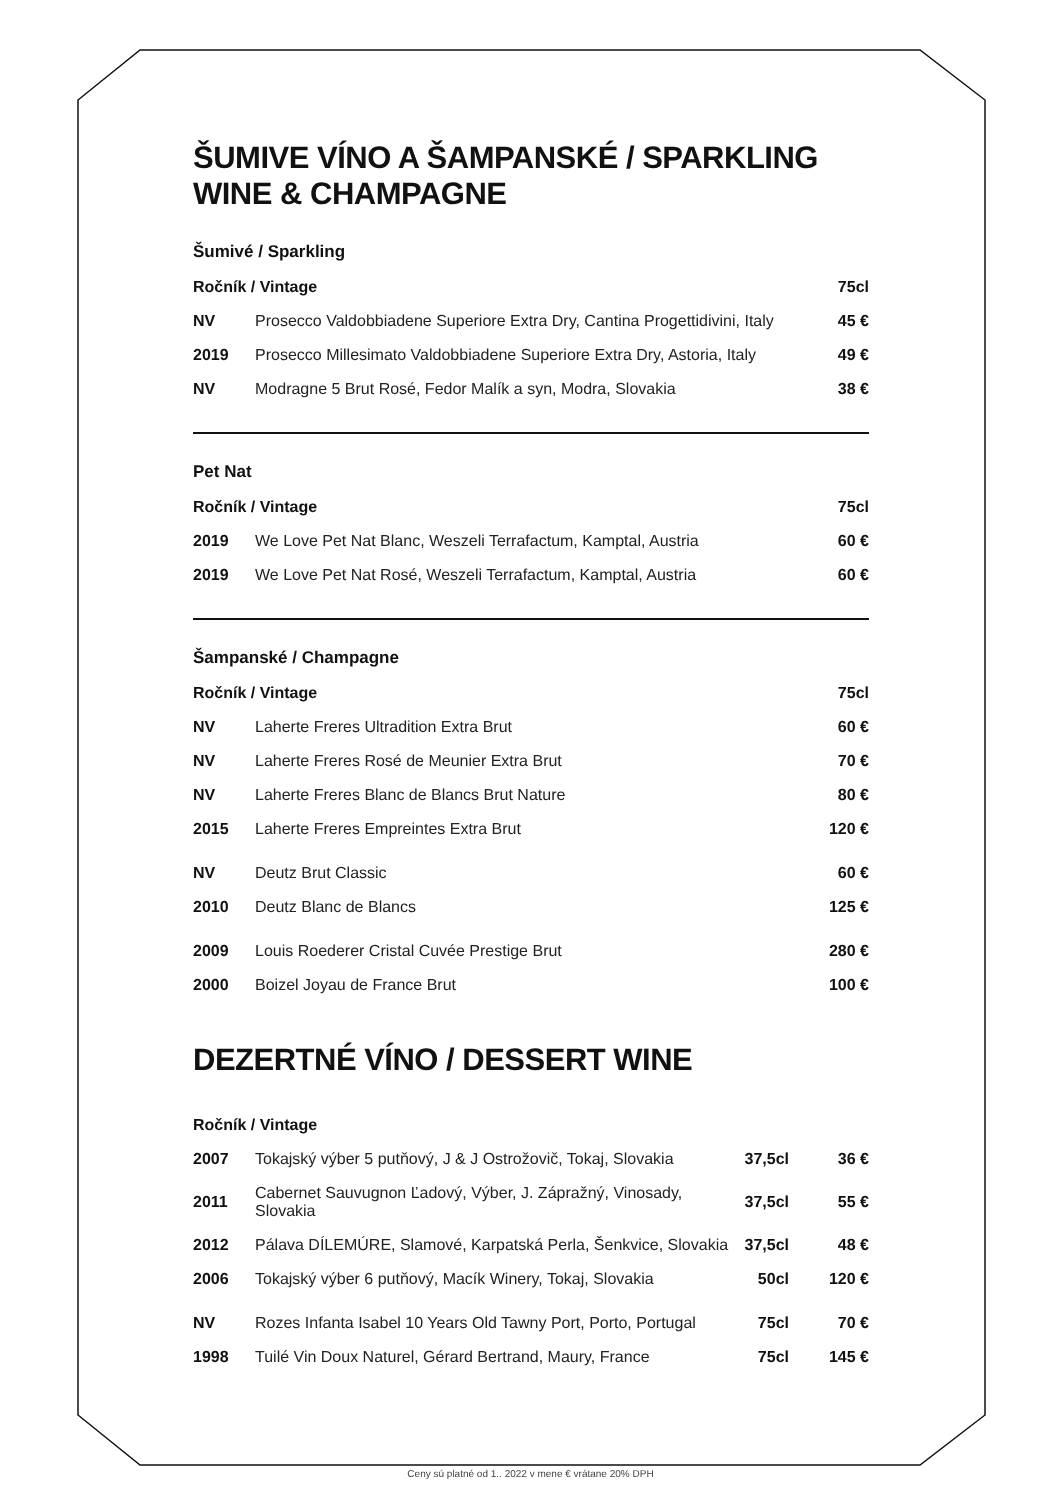ŠUMIVE VÍNO A ŠAMPANSKÉ / SPARKLING WINE & CHAMPAGNE
Šumivé / Sparkling
| Ročník / Vintage | | 75cl |
| --- | --- | --- |
| NV | Prosecco Valdobbiadene Superiore Extra Dry, Cantina Progettidivini, Italy | 45 € |
| 2019 | Prosecco Millesimato Valdobbiadene Superiore Extra Dry, Astoria, Italy | 49 € |
| NV | Modragne 5 Brut Rosé, Fedor Malík a syn, Modra, Slovakia | 38 € |
Pet Nat
| Ročník / Vintage | | 75cl |
| --- | --- | --- |
| 2019 | We Love Pet Nat Blanc, Weszeli Terrafactum, Kamptal, Austria | 60 € |
| 2019 | We Love Pet Nat Rosé, Weszeli Terrafactum, Kamptal, Austria | 60 € |
Šampanské / Champagne
| Ročník / Vintage | | 75cl |
| --- | --- | --- |
| NV | Laherte Freres Ultradition Extra Brut | 60 € |
| NV | Laherte Freres Rosé de Meunier Extra Brut | 70 € |
| NV | Laherte Freres Blanc de Blancs Brut Nature | 80 € |
| 2015 | Laherte Freres Empreintes Extra Brut | 120 € |
| NV | Deutz Brut Classic | 60 € |
| 2010 | Deutz Blanc de Blancs | 125 € |
| 2009 | Louis Roederer Cristal Cuvée Prestige Brut | 280 € |
| 2000 | Boizel Joyau de France Brut | 100 € |
DEZERTNÉ VÍNO / DESSERT WINE
| Ročník / Vintage | | | |
| --- | --- | --- | --- |
| 2007 | Tokajský výber 5 putňový, J & J Ostrožovič, Tokaj, Slovakia | 37,5cl | 36 € |
| 2011 | Cabernet Sauvugnon Ľadový, Výber, J. Zápražný, Vinosady, Slovakia | 37,5cl | 55 € |
| 2012 | Pálava DÍLEMÚRE, Slamové, Karpatská Perla, Šenkvice, Slovakia | 37,5cl | 48 € |
| 2006 | Tokajský výber 6 putňový, Macík Winery, Tokaj, Slovakia | 50cl | 120 € |
| NV | Rozes Infanta Isabel 10 Years Old Tawny Port, Porto, Portugal | 75cl | 70 € |
| 1998 | Tuilé Vin Doux Naturel, Gérard Bertrand, Maury, France | 75cl | 145 € |
Ceny sú platné od 1.. 2022 v mene € vrátane 20% DPH